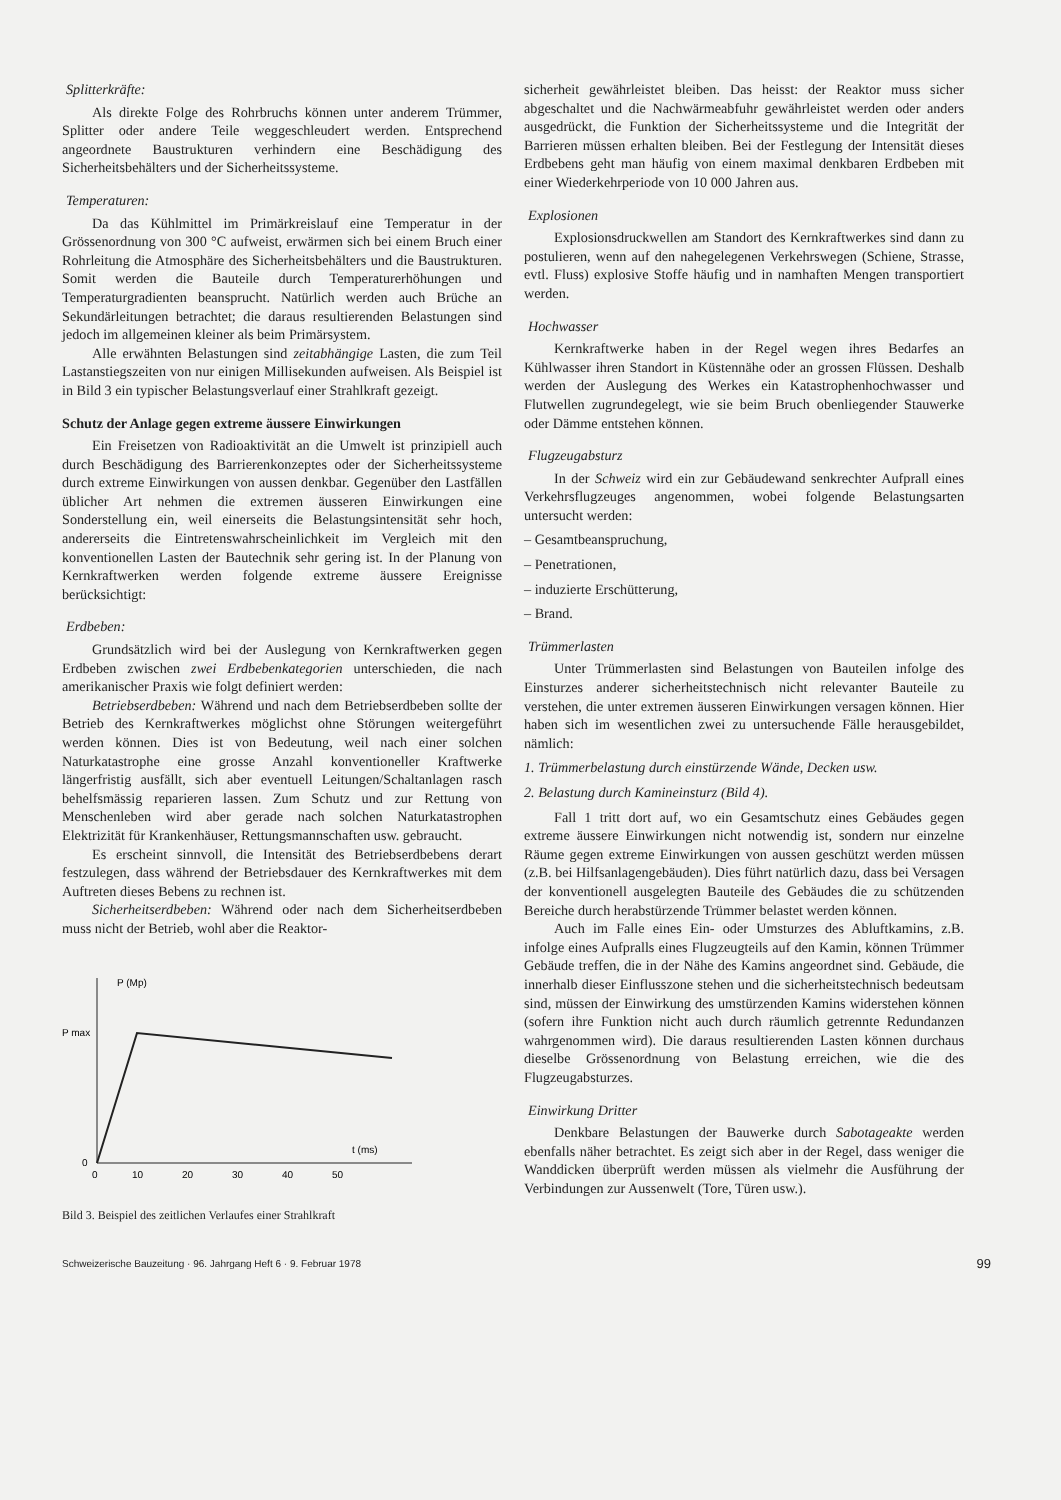Splitterkräfte:
Als direkte Folge des Rohrbruchs können unter anderem Trümmer, Splitter oder andere Teile weggeschleudert werden. Entsprechend angeordnete Baustrukturen verhindern eine Beschädigung des Sicherheitsbehälters und der Sicherheitssysteme.
Temperaturen:
Da das Kühlmittel im Primärkreislauf eine Temperatur in der Grössenordnung von 300 °C aufweist, erwärmen sich bei einem Bruch einer Rohrleitung die Atmosphäre des Sicherheitsbehälters und die Baustrukturen. Somit werden die Bauteile durch Temperaturerhöhungen und Temperaturgradienten beansprucht. Natürlich werden auch Brüche an Sekundärleitungen betrachtet; die daraus resultierenden Belastungen sind jedoch im allgemeinen kleiner als beim Primärsystem.
Alle erwähnten Belastungen sind zeitabhängige Lasten, die zum Teil Lastanstiegszeiten von nur einigen Millisekunden aufweisen. Als Beispiel ist in Bild 3 ein typischer Belastungsverlauf einer Strahlkraft gezeigt.
Schutz der Anlage gegen extreme äussere Einwirkungen
Ein Freisetzen von Radioaktivität an die Umwelt ist prinzipiell auch durch Beschädigung des Barrierenkonzeptes oder der Sicherheitssysteme durch extreme Einwirkungen von aussen denkbar. Gegenüber den Lastfällen üblicher Art nehmen die extremen äusseren Einwirkungen eine Sonderstellung ein, weil einerseits die Belastungsintensität sehr hoch, andererseits die Eintretenswahrscheinlichkeit im Vergleich mit den konventionellen Lasten der Bautechnik sehr gering ist. In der Planung von Kernkraftwerken werden folgende extreme äussere Ereignisse berücksichtigt:
Erdbeben:
Grundsätzlich wird bei der Auslegung von Kernkraftwerken gegen Erdbeben zwischen zwei Erdbebenkategorien unterschieden, die nach amerikanischer Praxis wie folgt definiert werden:
Betriebserdbeben: Während und nach dem Betriebserdbeben sollte der Betrieb des Kernkraftwerkes möglichst ohne Störungen weitergeführt werden können. Dies ist von Bedeutung, weil nach einer solchen Naturkatastrophe eine grosse Anzahl konventioneller Kraftwerke längerfristig ausfällt, sich aber eventuell Leitungen/Schaltanlagen rasch behelfsmässig reparieren lassen. Zum Schutz und zur Rettung von Menschenleben wird aber gerade nach solchen Naturkatastrophen Elektrizität für Krankenhäuser, Rettungsmannschaften usw. gebraucht.
Es erscheint sinnvoll, die Intensität des Betriebserdbebens derart festzulegen, dass während der Betriebsdauer des Kernkraftwerkes mit dem Auftreten dieses Bebens zu rechnen ist.
Sicherheitserdbeben: Während oder nach dem Sicherheitserdbeben muss nicht der Betrieb, wohl aber die Reaktor-
P (Mp)
P max
0
t (ms)
0
10
20
30
40
50
Bild 3. Beispiel des zeitlichen Verlaufes einer Strahlkraft
sicherheit gewährleistet bleiben. Das heisst: der Reaktor muss sicher abgeschaltet und die Nachwärmeabfuhr gewährleistet werden oder anders ausgedrückt, die Funktion der Sicherheitssysteme und die Integrität der Barrieren müssen erhalten bleiben. Bei der Festlegung der Intensität dieses Erdbebens geht man häufig von einem maximal denkbaren Erdbeben mit einer Wiederkehrperiode von 10 000 Jahren aus.
Explosionen
Explosionsdruckwellen am Standort des Kernkraftwerkes sind dann zu postulieren, wenn auf den nahegelegenen Verkehrswegen (Schiene, Strasse, evtl. Fluss) explosive Stoffe häufig und in namhaften Mengen transportiert werden.
Hochwasser
Kernkraftwerke haben in der Regel wegen ihres Bedarfes an Kühlwasser ihren Standort in Küstennähe oder an grossen Flüssen. Deshalb werden der Auslegung des Werkes ein Katastrophenhochwasser und Flutwellen zugrundegelegt, wie sie beim Bruch obenliegender Stauwerke oder Dämme entstehen können.
Flugzeugabsturz
In der Schweiz wird ein zur Gebäudewand senkrechter Aufprall eines Verkehrsflugzeuges angenommen, wobei folgende Belastungsarten untersucht werden:
– Gesamtbeanspruchung,
– Penetrationen,
– induzierte Erschütterung,
– Brand.
Trümmerlasten
Unter Trümmerlasten sind Belastungen von Bauteilen infolge des Einsturzes anderer sicherheitstechnisch nicht relevanter Bauteile zu verstehen, die unter extremen äusseren Einwirkungen versagen können. Hier haben sich im wesentlichen zwei zu untersuchende Fälle herausgebildet, nämlich:
1. Trümmerbelastung durch einstürzende Wände, Decken usw.
2. Belastung durch Kamineinsturz (Bild 4).
Fall 1 tritt dort auf, wo ein Gesamtschutz eines Gebäudes gegen extreme äussere Einwirkungen nicht notwendig ist, sondern nur einzelne Räume gegen extreme Einwirkungen von aussen geschützt werden müssen (z.B. bei Hilfsanlagengebäuden). Dies führt natürlich dazu, dass bei Versagen der konventionell ausgelegten Bauteile des Gebäudes die zu schützenden Bereiche durch herabstürzende Trümmer belastet werden können.
Auch im Falle eines Ein- oder Umsturzes des Abluftkamins, z.B. infolge eines Aufpralls eines Flugzeugteils auf den Kamin, können Trümmer Gebäude treffen, die in der Nähe des Kamins angeordnet sind. Gebäude, die innerhalb dieser Einflusszone stehen und die sicherheitstechnisch bedeutsam sind, müssen der Einwirkung des umstürzenden Kamins widerstehen können (sofern ihre Funktion nicht auch durch räumlich getrennte Redundanzen wahrgenommen wird). Die daraus resultierenden Lasten können durchaus dieselbe Grössenordnung von Belastung erreichen, wie die des Flugzeugabsturzes.
Einwirkung Dritter
Denkbare Belastungen der Bauwerke durch Sabotageakte werden ebenfalls näher betrachtet. Es zeigt sich aber in der Regel, dass weniger die Wanddicken überprüft werden müssen als vielmehr die Ausführung der Verbindungen zur Aussenwelt (Tore, Türen usw.).
Schweizerische Bauzeitung · 96. Jahrgang Heft 6 · 9. Februar 1978 99